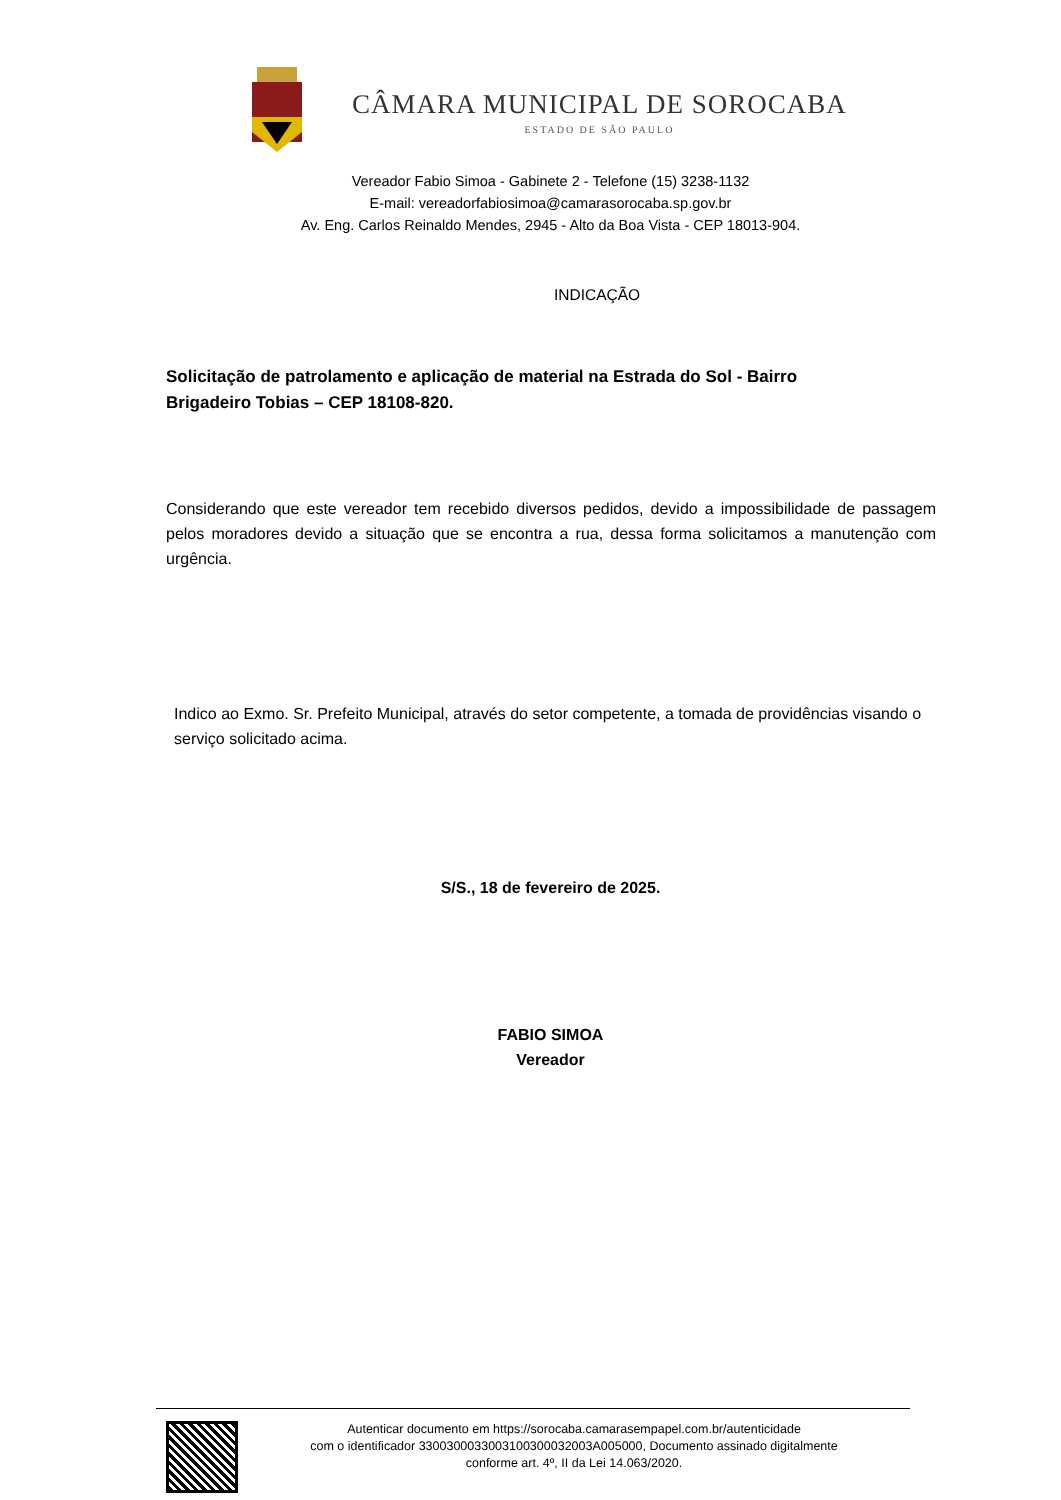CÂMARA MUNICIPAL DE SOROCABA
ESTADO DE SÃO PAULO
Vereador Fabio Simoa - Gabinete 2 - Telefone (15) 3238-1132
E-mail: vereadorfabiosimoa@camarasorocaba.sp.gov.br
Av. Eng. Carlos Reinaldo Mendes, 2945 - Alto da Boa Vista - CEP 18013-904.
INDICAÇÃO
Solicitação de patrolamento e aplicação de material na Estrada do Sol - Bairro Brigadeiro Tobias – CEP 18108-820.
Considerando que este vereador tem recebido diversos pedidos, devido a impossibilidade de passagem pelos moradores devido a situação que se encontra a rua, dessa forma solicitamos a manutenção com urgência.
Indico ao Exmo. Sr. Prefeito Municipal, através do setor competente, a tomada de providências visando o serviço solicitado acima.
S/S., 18 de fevereiro de 2025.
FABIO SIMOA
Vereador
Autenticar documento em https://sorocaba.camarasempapel.com.br/autenticidade
com o identificador 330030003300310030003200​3A005000, Documento assinado digitalmente
conforme art. 4º, II da Lei 14.063/2020.